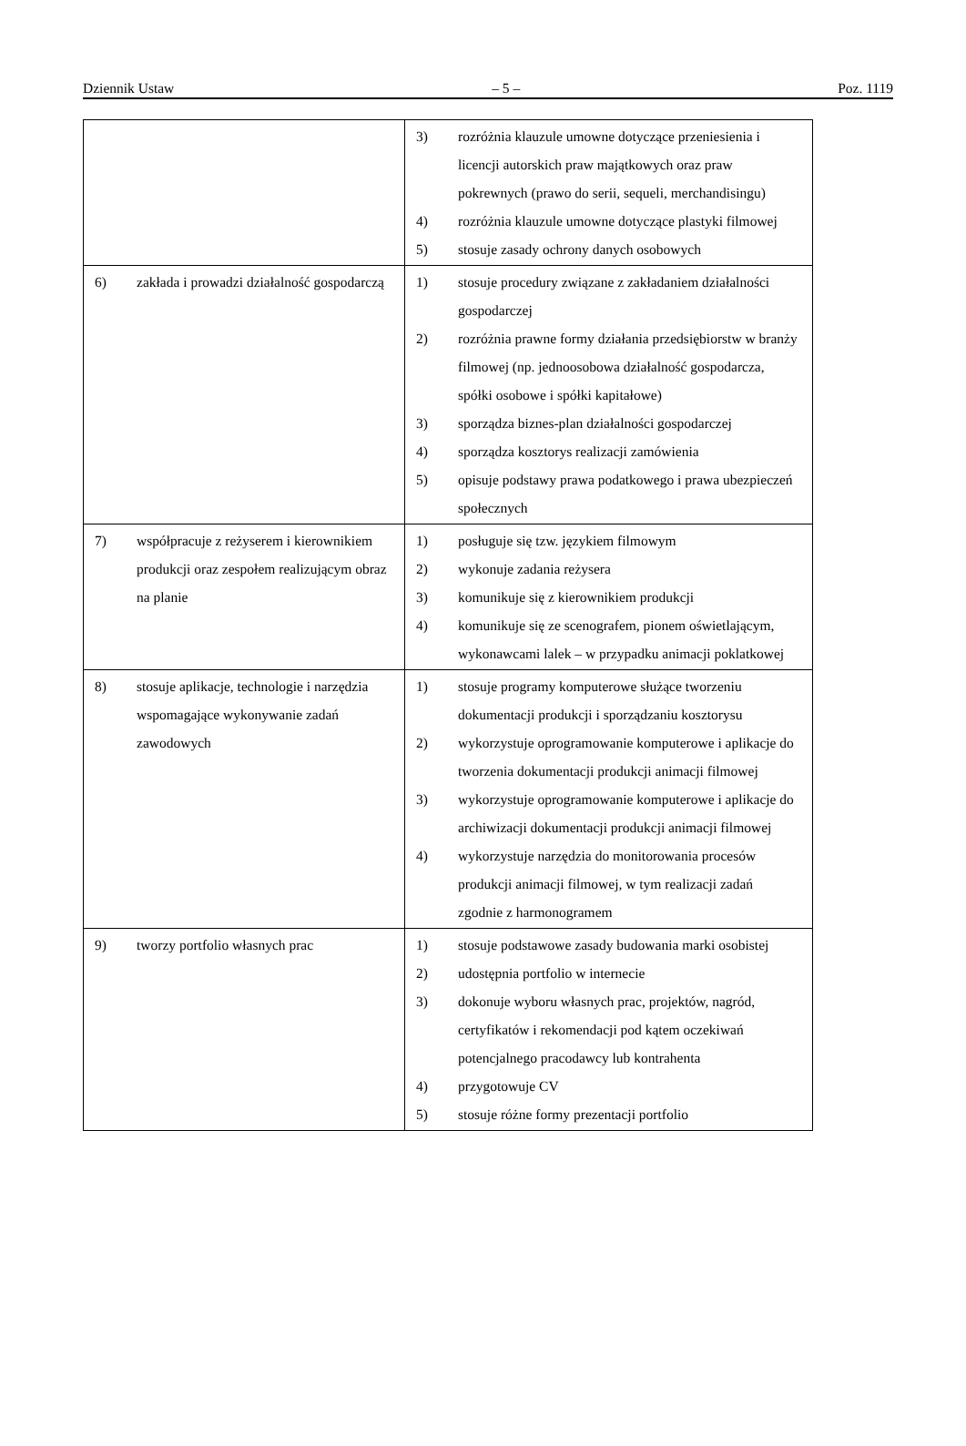Dziennik Ustaw – 5 – Poz. 1119
| | 3) rozróżnia klauzule umowne dotyczące przeniesienia i licencji autorskich praw majątkowych oraz praw pokrewnych (prawo do serii, sequeli, merchandisingu) 4) rozróżnia klauzule umowne dotyczące plastyki filmowej 5) stosuje zasady ochrony danych osobowych |
| 6) zakłada i prowadzi działalność gospodarczą | 1) stosuje procedury związane z zakładaniem działalności gospodarczej 2) rozróżnia prawne formy działania przedsiębiorstw w branży filmowej (np. jednoosobowa działalność gospodarcza, spółki osobowe i spółki kapitałowe) 3) sporządza biznes-plan działalności gospodarczej 4) sporządza kosztorys realizacji zamówienia 5) opisuje podstawy prawa podatkowego i prawa ubezpieczeń społecznych |
| 7) współpracuje z reżyserem i kierownikiem produkcji oraz zespołem realizującym obraz na planie | 1) posługuje się tzw. językiem filmowym 2) wykonuje zadania reżysera 3) komunikuje się z kierownikiem produkcji 4) komunikuje się ze scenografem, pionem oświetlającym, wykonawcami lalek – w przypadku animacji poklatkowej |
| 8) stosuje aplikacje, technologie i narzędzia wspomagające wykonywanie zadań zawodowych | 1) stosuje programy komputerowe służące tworzeniu dokumentacji produkcji i sporządzaniu kosztorysu 2) wykorzystuje oprogramowanie komputerowe i aplikacje do tworzenia dokumentacji produkcji animacji filmowej 3) wykorzystuje oprogramowanie komputerowe i aplikacje do archiwizacji dokumentacji produkcji animacji filmowej 4) wykorzystuje narzędzia do monitorowania procesów produkcji animacji filmowej, w tym realizacji zadań zgodnie z harmonogramem |
| 9) tworzy portfolio własnych prac | 1) stosuje podstawowe zasady budowania marki osobistej 2) udostępnia portfolio w internecie 3) dokonuje wyboru własnych prac, projektów, nagród, certyfikatów i rekomendacji pod kątem oczekiwań potencjalnego pracodawcy lub kontrahenta 4) przygotowuje CV 5) stosuje różne formy prezentacji portfolio |